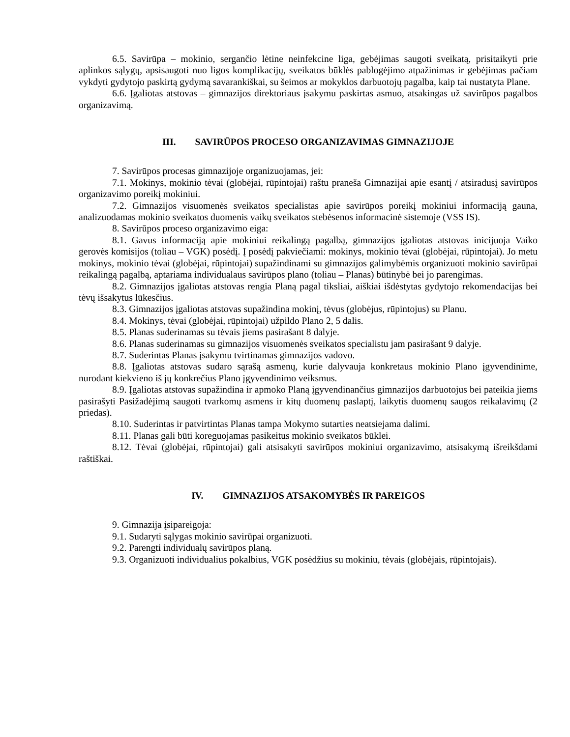6.5. Savirūpa – mokinio, sergančio lėtine neinfekcine liga, gebėjimas saugoti sveikatą, prisitaikyti prie aplinkos sąlygų, apsisaugoti nuo ligos komplikacijų, sveikatos būklės pablogėjimo atpažinimas ir gebėjimas pačiam vykdyti gydytojo paskirtą gydymą savarankiškai, su šeimos ar mokyklos darbuotojų pagalba, kaip tai nustatyta Plane.
6.6. Įgaliotas atstovas – gimnazijos direktoriaus įsakymu paskirtas asmuo, atsakingas už savirūpos pagalbos organizavimą.
III. SAVIRŪPOS PROCESO ORGANIZAVIMAS GIMNAZIJOJE
7. Savirūpos procesas gimnazijoje organizuojamas, jei:
7.1. Mokinys, mokinio tėvai (globėjai, rūpintojai) raštu praneša Gimnazijai apie esantį / atsiradusį savirūpos organizavimo poreikį mokiniui.
7.2. Gimnazijos visuomenės sveikatos specialistas apie savirūpos poreikį mokiniui informaciją gauna, analizuodamas mokinio sveikatos duomenis vaikų sveikatos stebėsenos informacinė sistemoje (VSS IS).
8. Savirūpos proceso organizavimo eiga:
8.1. Gavus informaciją apie mokiniui reikalingą pagalbą, gimnazijos įgaliotas atstovas inicijuoja Vaiko gerovės komisijos (toliau – VGK) posėdį. Į posėdį pakviečiami: mokinys, mokinio tėvai (globėjai, rūpintojai). Jo metu mokinys, mokinio tėvai (globėjai, rūpintojai) supažindinami su gimnazijos galimybėmis organizuoti mokinio savirūpai reikalingą pagalbą, aptariama individualaus savirūpos plano (toliau – Planas) būtinybė bei jo parengimas.
8.2. Gimnazijos įgaliotas atstovas rengia Planą pagal tiksliai, aiškiai išdėstytas gydytojo rekomendacijas bei tėvų išsakytus lūkesčius.
8.3. Gimnazijos įgaliotas atstovas supažindina mokinį, tėvus (globėjus, rūpintojus) su Planu.
8.4. Mokinys, tėvai (globėjai, rūpintojai) užpildo Plano 2, 5 dalis.
8.5. Planas suderinamas su tėvais jiems pasirašant 8 dalyje.
8.6. Planas suderinamas su gimnazijos visuomenės sveikatos specialistu jam pasirašant 9 dalyje.
8.7. Suderintas Planas įsakymu tvirtinamas gimnazijos vadovo.
8.8. Įgaliotas atstovas sudaro sąrašą asmenų, kurie dalyvauja konkretaus mokinio Plano įgyvendinime, nurodant kiekvieno iš jų konkrečius Plano įgyvendinimo veiksmus.
8.9. Įgaliotas atstovas supažindina ir apmoko Planą įgyvendinančius gimnazijos darbuotojus bei pateikia jiems pasirašyti Pasižadėjimą saugoti tvarkomų asmens ir kitų duomenų paslaptį, laikytis duomenų saugos reikalavimų (2 priedas).
8.10. Suderintas ir patvirtintas Planas tampa Mokymo sutarties neatsiejama dalimi.
8.11. Planas gali būti koreguojamas pasikeitus mokinio sveikatos būklei.
8.12. Tėvai (globėjai, rūpintojai) gali atsisakyti savirūpos mokiniui organizavimo, atsisakymą išreikšdami raštiškai.
IV. GIMNAZIJOS ATSAKOMYBĖS IR PAREIGOS
9. Gimnazija įsipareigoja:
9.1. Sudaryti sąlygas mokinio savirūpai organizuoti.
9.2. Parengti individualų savirūpos planą.
9.3. Organizuoti individualius pokalbius, VGK posėdžius su mokiniu, tėvais (globėjais, rūpintojais).